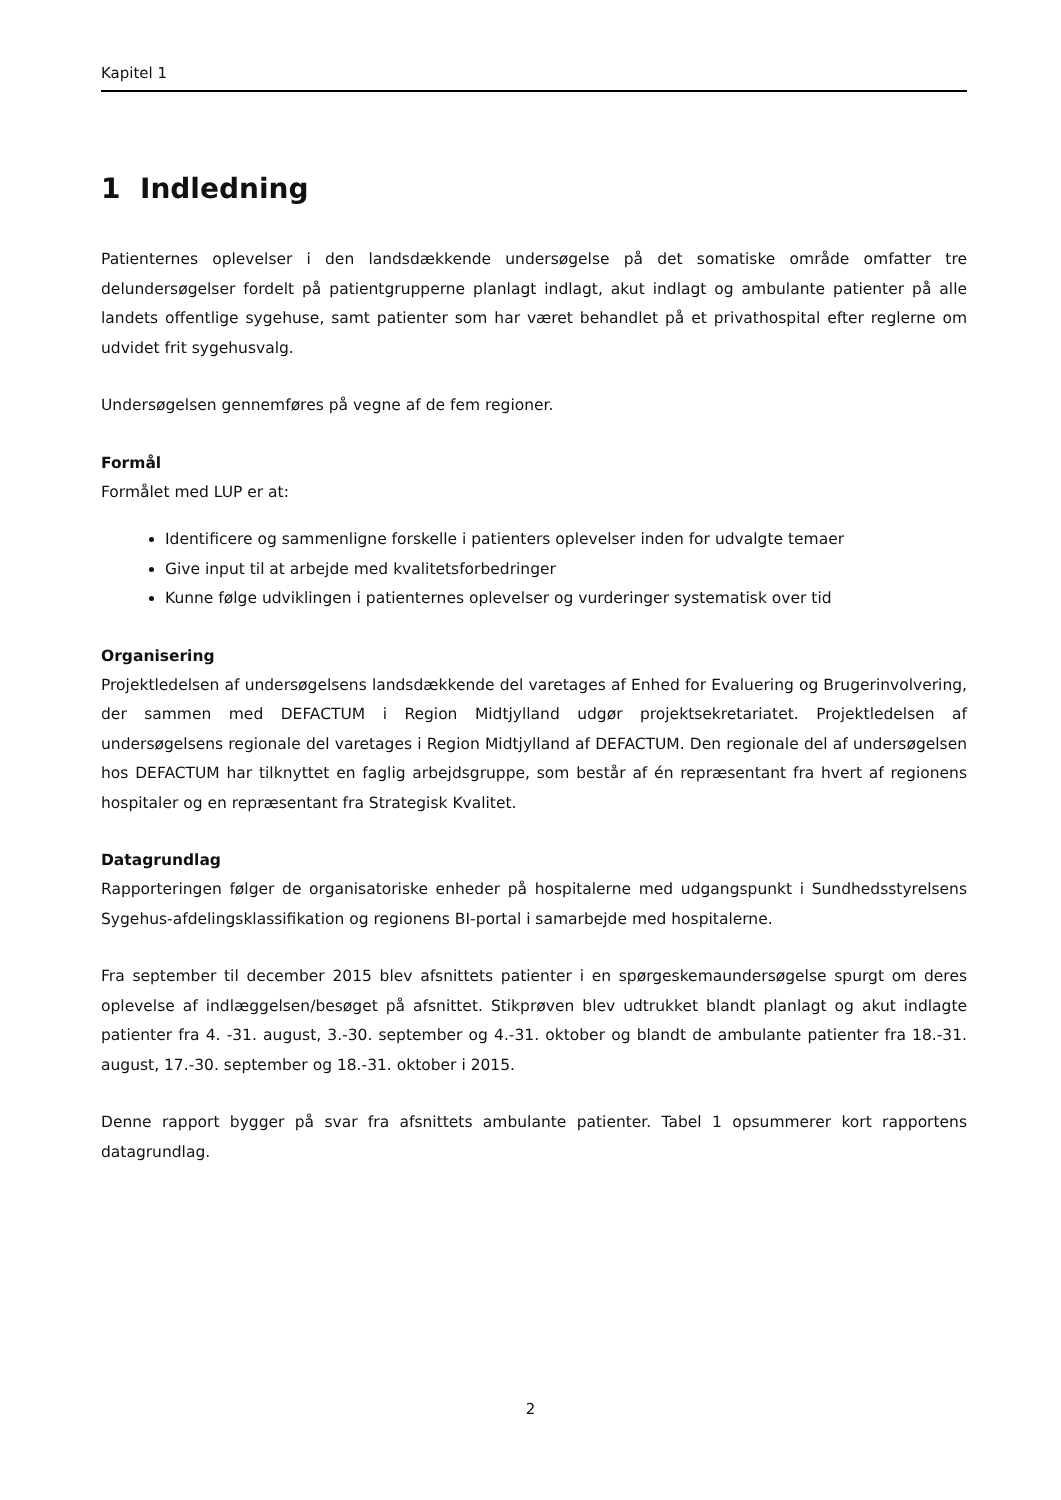Kapitel 1
1 Indledning
Patienternes oplevelser i den landsdækkende undersøgelse på det somatiske område omfatter tre delundersøgelser fordelt på patientgrupperne planlagt indlagt, akut indlagt og ambulante patienter på alle landets offentlige sygehuse, samt patienter som har været behandlet på et privathospital efter reglerne om udvidet frit sygehusvalg.
Undersøgelsen gennemføres på vegne af de fem regioner.
Formål
Formålet med LUP er at:
Identificere og sammenligne forskelle i patienters oplevelser inden for udvalgte temaer
Give input til at arbejde med kvalitetsforbedringer
Kunne følge udviklingen i patienternes oplevelser og vurderinger systematisk over tid
Organisering
Projektledelsen af undersøgelsens landsdækkende del varetages af Enhed for Evaluering og Brugerinvolvering, der sammen med DEFACTUM i Region Midtjylland udgør projektsekretariatet. Projektledelsen af undersøgelsens regionale del varetages i Region Midtjylland af DEFACTUM. Den regionale del af undersøgelsen hos DEFACTUM har tilknyttet en faglig arbejdsgruppe, som består af én repræsentant fra hvert af regionens hospitaler og en repræsentant fra Strategisk Kvalitet.
Datagrundlag
Rapporteringen følger de organisatoriske enheder på hospitalerne med udgangspunkt i Sundhedsstyrelsens Sygehus-afdelingsklassifikation og regionens BI-portal i samarbejde med hospitalerne.
Fra september til december 2015 blev afsnittets patienter i en spørgeskemaundersøgelse spurgt om deres oplevelse af indlæggelsen/besøget på afsnittet. Stikprøven blev udtrukket blandt planlagt og akut indlagte patienter fra 4. -31. august, 3.-30. september og 4.-31. oktober og blandt de ambulante patienter fra 18.-31. august, 17.-30. september og 18.-31. oktober i 2015.
Denne rapport bygger på svar fra afsnittets ambulante patienter. Tabel 1 opsummerer kort rapportens datagrundlag.
2